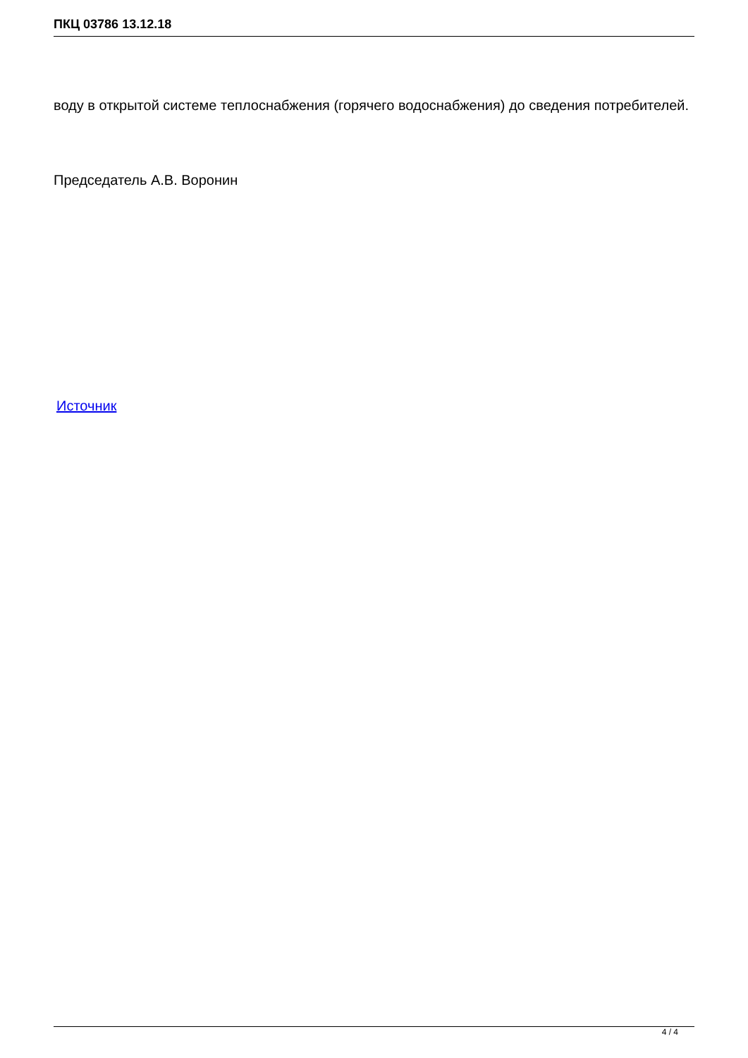ПКЦ 03786 13.12.18
воду в открытой системе теплоснабжения (горячего водоснабжения) до сведения потребителей.
Председатель А.В. Воронин
Источник
4 / 4